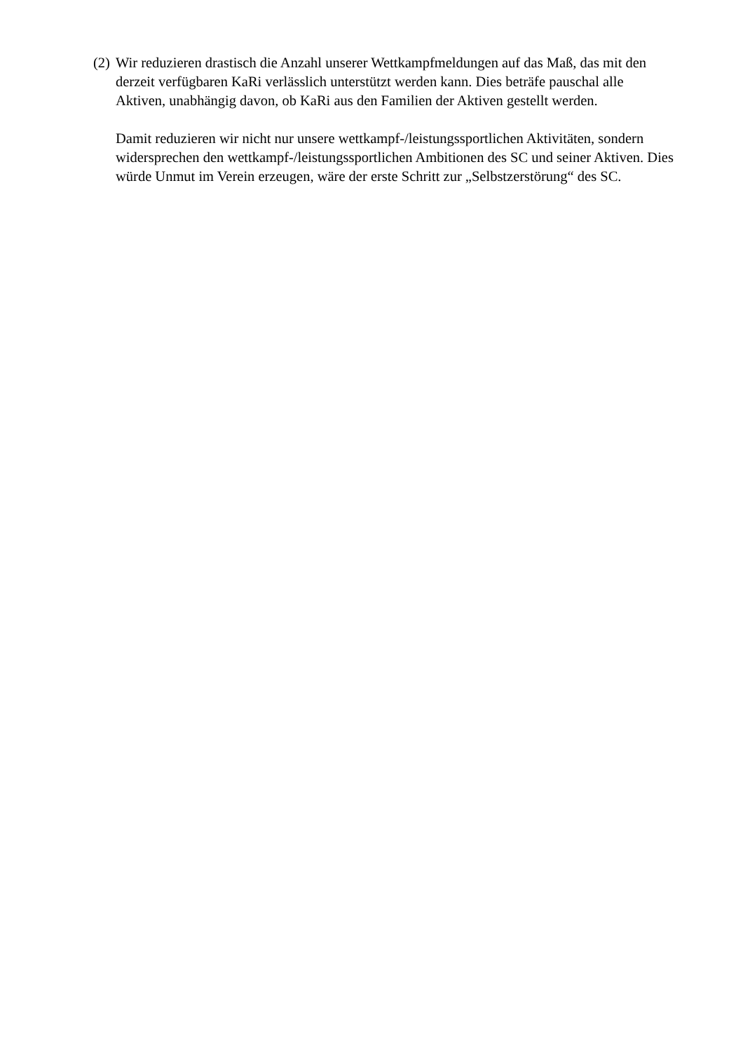(2)
Wir reduzieren drastisch die Anzahl unserer Wettkampfmeldungen auf das Maß, das mit den derzeit verfügbaren KaRi verlässlich unterstützt werden kann. Dies beträfe pauschal alle Aktiven, unabhängig davon, ob KaRi aus den Familien der Aktiven gestellt werden.
Damit reduzieren wir nicht nur unsere wettkampf-/leistungssportlichen Aktivitäten, sondern widersprechen den wettkampf-/leistungssportlichen Ambitionen des SC und seiner Aktiven. Dies würde Unmut im Verein erzeugen, wäre der erste Schritt zur „Selbstzerstörung“ des SC.